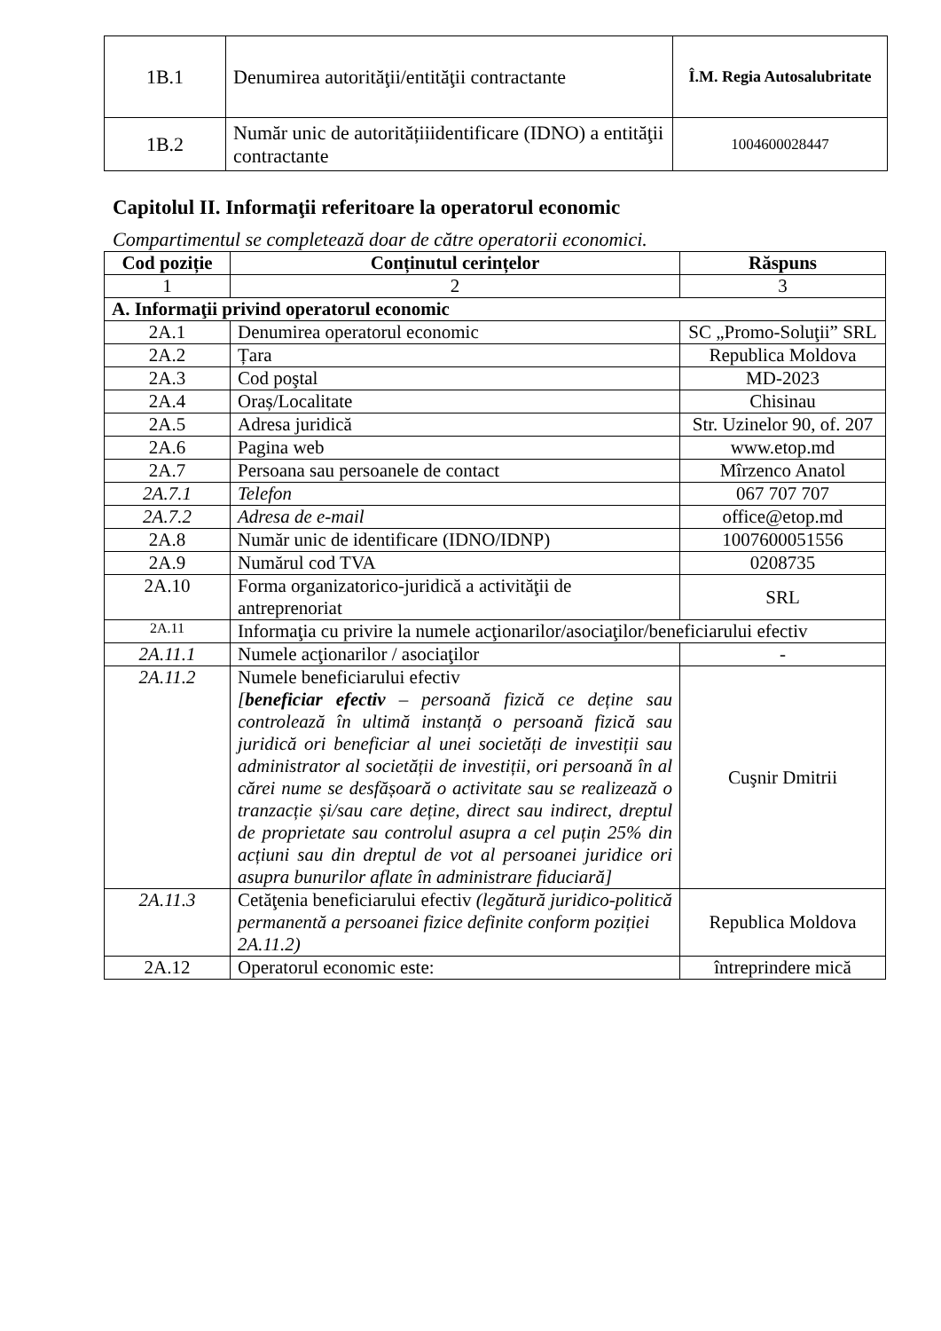| 1B.1 | Denumirea autorităţii/entităţii contractante | Î.M. Regia Autosalubritate |
| 1B.2 | Număr unic de autoritățiiidentificare (IDNO) a entităţii contractante | 1004600028447 |
Capitolul II. Informaţii referitoare la operatorul economic
Compartimentul se completează doar de către operatorii economici.
| Cod poziție | Conținutul cerințelor | Răspuns |
| --- | --- | --- |
| 1 | 2 | 3 |
| A. Informaţii privind operatorul economic | | |
| 2A.1 | Denumirea operatorul economic | SC „Promo-Soluţii” SRL |
| 2A.2 | Țara | Republica Moldova |
| 2A.3 | Cod poştal | MD-2023 |
| 2A.4 | Oraș/Localitate | Chisinau |
| 2A.5 | Adresa juridică | Str. Uzinelor 90, of. 207 |
| 2A.6 | Pagina web | www.etop.md |
| 2A.7 | Persoana sau persoanele de contact | Mîrzenco Anatol |
| 2A.7.1 | Telefon | 067 707 707 |
| 2A.7.2 | Adresa de e-mail | office@etop.md |
| 2A.8 | Număr unic de identificare (IDNO/IDNP) | 1007600051556 |
| 2A.9 | Numărul cod TVA | 0208735 |
| 2A.10 | Forma organizatorico-juridică a activităţii de antreprenoriat | SRL |
| 2A.11 | Informaţia cu privire la numele acţionarilor/asociaţilor/beneficiarului efectiv | |
| 2A.11.1 | Numele acţionarilor / asociaţilor | - |
| 2A.11.2 | Numele beneficiarului efectiv [ beneficiar efectiv – persoană fizică ce deține sau controlează în ultimă instanță o persoană fizică sau juridică ori beneficiar al unei societăți de investiții sau administrator al societății de investiții, ori persoană în al cărei nume se desfășoară o activitate sau se realizează o tranzacție și/sau care deține, direct sau indirect, dreptul de proprietate sau controlul asupra a cel puțin 25% din acțiuni sau din dreptul de vot al persoanei juridice ori asupra bunurilor aflate în administrare fiduciară] | Cuşnir Dmitrii |
| 2A.11.3 | Cetăţenia beneficiarului efectiv (legătură juridico-politică permanentă a persoanei fizice definite conform poziției 2A.11.2) | Republica Moldova |
| 2A.12 | Operatorul economic este: | întreprindere mică |